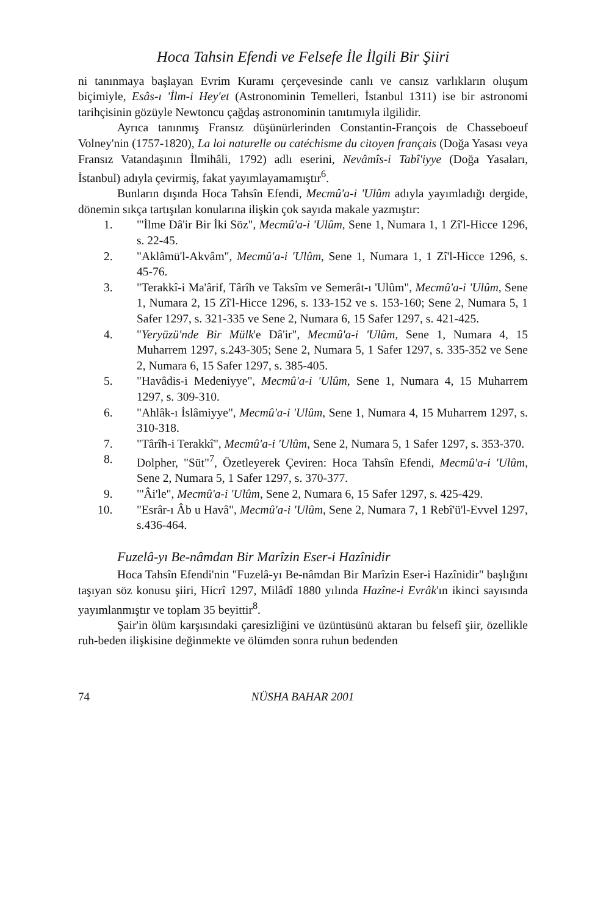Hoca Tahsin Efendi ve Felsefe İle İlgili Bir Şiiri
ni tanınmaya başlayan Evrim Kuramı çerçevesinde canlı ve cansız varlıkların oluşum biçimiyle, Esâs-ı 'İlm-i Hey'et (Astronominin Temelleri, İstanbul 1311) ise bir astronomi tarihçisinin gözüyle Newtoncu çağdaş astronominin tanıtımıyla ilgilidir.
Ayrıca tanınmış Fransız düşünürlerinden Constantin-François de Chasseboeuf Volney'nin (1757-1820), La loi naturelle ou catéchisme du citoyen français (Doğa Yasası veya Fransız Vatandaşının İlmihâli, 1792) adlı eserini, Nevâmîs-i Tabî'iyye (Doğa Yasaları, İstanbul) adıyla çevirmiş, fakat yayımlayamamıştır<sup>6</sup>.
Bunların dışında Hoca Tahsîn Efendi, Mecmû'a-i 'Ulûm adıyla yayımladığı dergide, dönemin sıkça tartışılan konularına ilişkin çok sayıda makale yazmıştır:
1. "'İlme Dâ'ir Bir İki Söz", Mecmû'a-i 'Ulûm, Sene 1, Numara 1, 1 Zî'l-Hicce 1296, s. 22-45.
2. "Aklâmü'l-Akvâm", Mecmû'a-i 'Ulûm, Sene 1, Numara 1, 1 Zî'l-Hicce 1296, s. 45-76.
3. "Terakkî-i Ma'ârif, Târîh ve Taksîm ve Semerât-ı 'Ulûm", Mecmû'a-i 'Ulûm, Sene 1, Numara 2, 15 Zî'l-Hicce 1296, s. 133-152 ve s. 153-160; Sene 2, Numara 5, 1 Safer 1297, s. 321-335 ve Sene 2, Numara 6, 15 Safer 1297, s. 421-425.
4. "Yeryüzü'nde Bir Mülk'e Dâ'ir", Mecmû'a-i 'Ulûm, Sene 1, Numara 4, 15 Muharrem 1297, s.243-305; Sene 2, Numara 5, 1 Safer 1297, s. 335-352 ve Sene 2, Numara 6, 15 Safer 1297, s. 385-405.
5. "Havâdis-i Medeniyye", Mecmû'a-i 'Ulûm, Sene 1, Numara 4, 15 Muharrem 1297, s. 309-310.
6. "Ahlâk-ı İslâmiyye", Mecmû'a-i 'Ulûm, Sene 1, Numara 4, 15 Muharrem 1297, s. 310-318.
7. "Târîh-i Terakkî", Mecmû'a-i 'Ulûm, Sene 2, Numara 5, 1 Safer 1297, s. 353-370.
8. Dolpher, "Süt"<sup>7</sup>, Özetleyerek Çeviren: Hoca Tahsîn Efendi, Mecmû'a-i 'Ulûm, Sene 2, Numara 5, 1 Safer 1297, s. 370-377.
9. "'Âi'le", Mecmû'a-i 'Ulûm, Sene 2, Numara 6, 15 Safer 1297, s. 425-429.
10. "Esrâr-ı Âb u Havâ", Mecmû'a-i 'Ulûm, Sene 2, Numara 7, 1 Rebî'ü'l-Evvel 1297, s.436-464.
Fuzelâ-yı Be-nâmdan Bir Marîzin Eser-i Hazînidir
Hoca Tahsîn Efendi'nin "Fuzelâ-yı Be-nâmdan Bir Marîzin Eser-i Hazînidir" başlığını taşıyan söz konusu şiiri, Hicrî 1297, Milâdî 1880 yılında Hazîne-i Evrâk'ın ikinci sayısında yayımlanmıştır ve toplam 35 beyittir<sup>8</sup>.
Şair'in ölüm karşısındaki çaresizliğini ve üzüntüsünü aktaran bu felsefî şiir, özellikle ruh-beden ilişkisine değinmekte ve ölümden sonra ruhun bedenden
74 NÜSHA BAHAR 2001